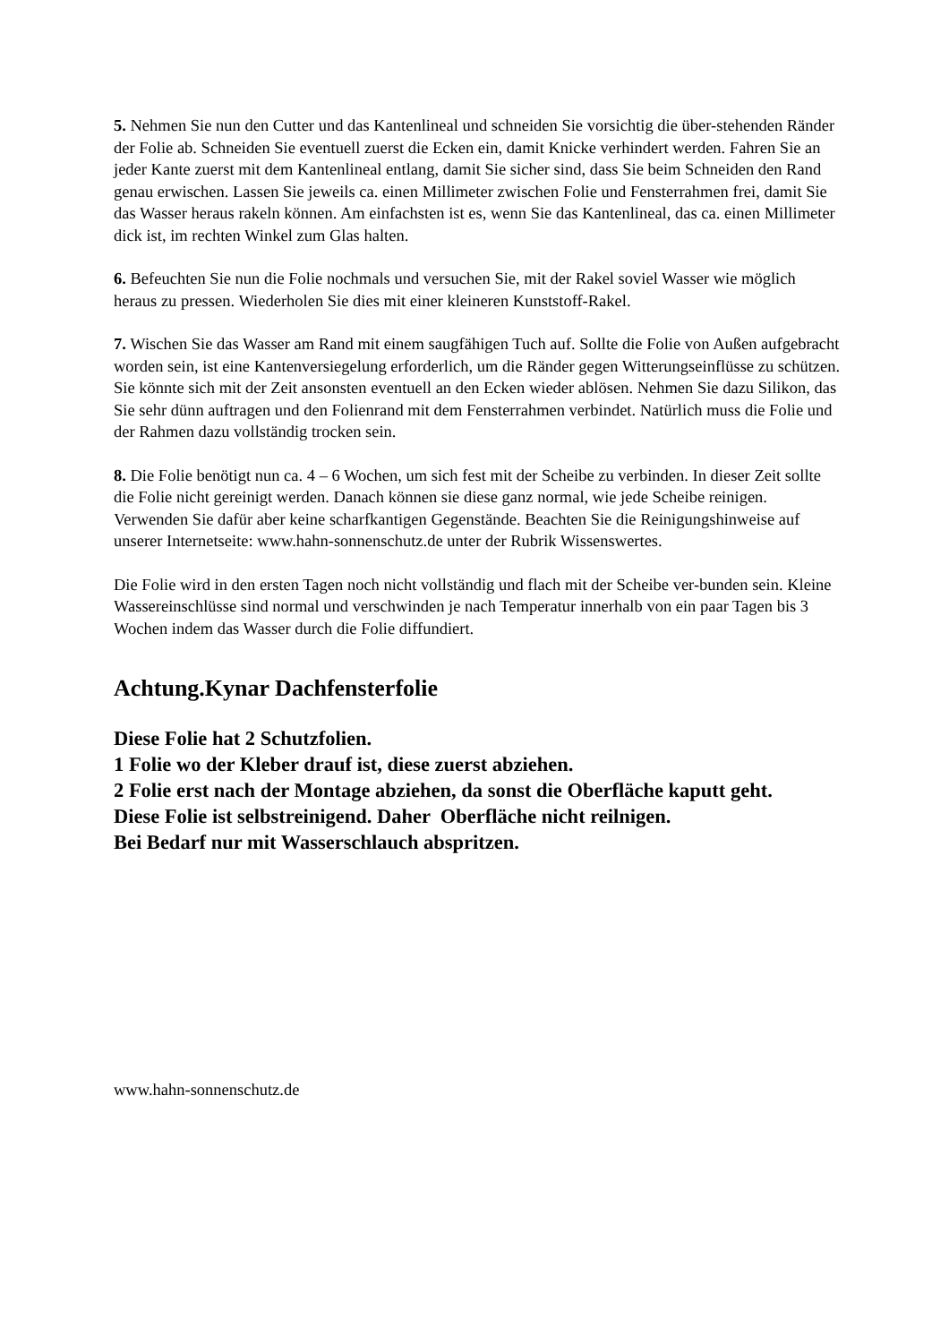5. Nehmen Sie nun den Cutter und das Kantenlineal und schneiden Sie vorsichtig die über-stehenden Ränder der Folie ab. Schneiden Sie eventuell zuerst die Ecken ein, damit Knicke verhindert werden. Fahren Sie an jeder Kante zuerst mit dem Kantenlineal entlang, damit Sie sicher sind, dass Sie beim Schneiden den Rand genau erwischen. Lassen Sie jeweils ca. einen Millimeter zwischen Folie und Fensterrahmen frei, damit Sie das Wasser heraus rakeln können. Am einfachsten ist es, wenn Sie das Kantenlineal, das ca. einen Millimeter dick ist, im rechten Winkel zum Glas halten.
6. Befeuchten Sie nun die Folie nochmals und versuchen Sie, mit der Rakel soviel Wasser wie möglich heraus zu pressen. Wiederholen Sie dies mit einer kleineren Kunststoff-Rakel.
7. Wischen Sie das Wasser am Rand mit einem saugfähigen Tuch auf. Sollte die Folie von Außen aufgebracht worden sein, ist eine Kantenversiegelung erforderlich, um die Ränder gegen Witterungseinflüsse zu schützen. Sie könnte sich mit der Zeit ansonsten eventuell an den Ecken wieder ablösen. Nehmen Sie dazu Silikon, das Sie sehr dünn auftragen und den Folienrand mit dem Fensterrahmen verbindet. Natürlich muss die Folie und der Rahmen dazu vollständig trocken sein.
8. Die Folie benötigt nun ca. 4 – 6 Wochen, um sich fest mit der Scheibe zu verbinden. In dieser Zeit sollte die Folie nicht gereinigt werden. Danach können sie diese ganz normal, wie jede Scheibe reinigen. Verwenden Sie dafür aber keine scharfkantigen Gegenstände. Beachten Sie die Reinigungshinweise auf unserer Internetseite: www.hahn-sonnenschutz.de unter der Rubrik Wissenswertes.
Die Folie wird in den ersten Tagen noch nicht vollständig und flach mit der Scheibe ver-bunden sein. Kleine Wassereinschlüsse sind normal und verschwinden je nach Temperatur innerhalb von ein paar Tagen bis 3 Wochen indem das Wasser durch die Folie diffundiert.
Achtung.Kynar Dachfensterfolie
Diese Folie hat 2 Schutzfolien.
1 Folie wo der Kleber drauf ist, diese zuerst abziehen.
2 Folie erst nach der Montage abziehen, da sonst die Oberfläche kaputt geht.
Diese Folie ist selbstreinigend. Daher Oberfläche nicht reilnigen.
Bei Bedarf nur mit Wasserschlauch abspritzen.
www.hahn-sonnenschutz.de